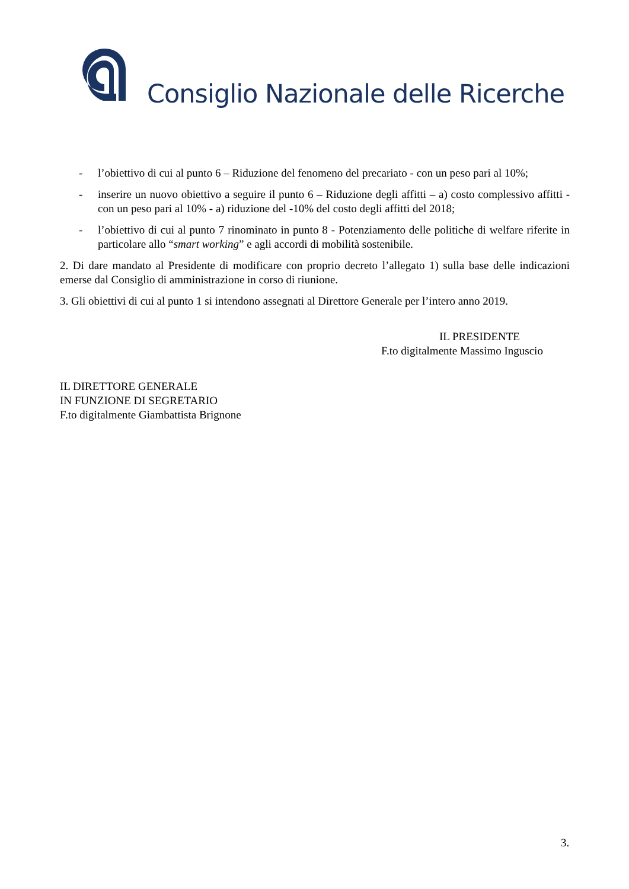Consiglio Nazionale delle Ricerche
- l’obiettivo di cui al punto 6 – Riduzione del fenomeno del precariato - con un peso pari al 10%;
- inserire un nuovo obiettivo a seguire il punto 6 – Riduzione degli affitti – a) costo complessivo affitti - con un peso pari al 10% - a) riduzione del -10% del costo degli affitti del 2018;
- l’obiettivo di cui al punto 7 rinominato in punto 8 - Potenziamento delle politiche di welfare riferite in particolare allo “smart working” e agli accordi di mobilità sostenibile.
2. Di dare mandato al Presidente di modificare con proprio decreto l’allegato 1) sulla base delle indicazioni emerse dal Consiglio di amministrazione in corso di riunione.
3. Gli obiettivi di cui al punto 1 si intendono assegnati al Direttore Generale per l’intero anno 2019.
IL PRESIDENTE
F.to digitalmente Massimo Inguscio
IL DIRETTORE GENERALE
IN FUNZIONE DI SEGRETARIO
F.to digitalmente Giambattista Brignone
3.